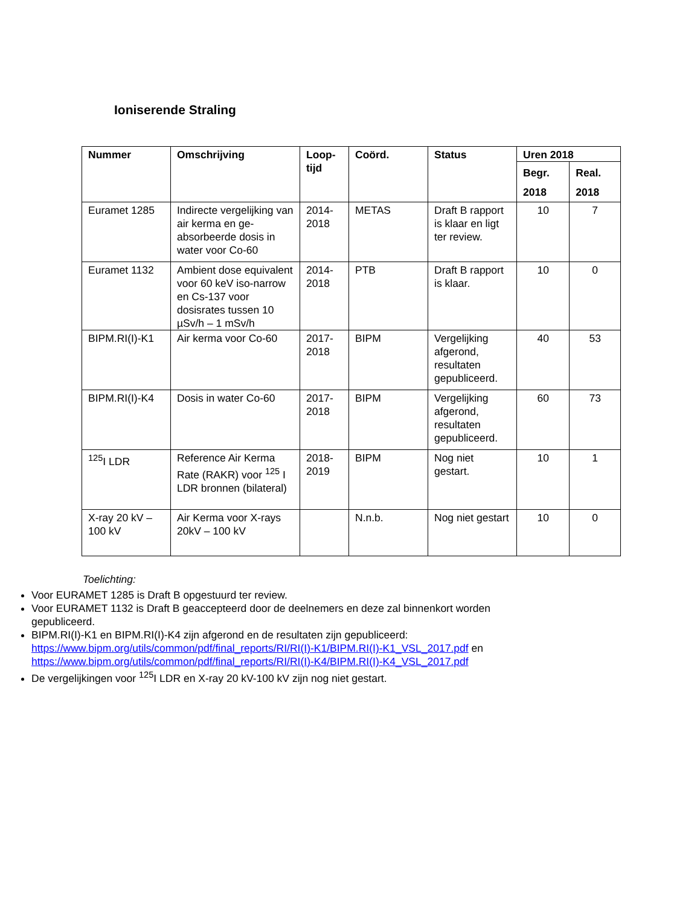Ioniserende Straling
| Nummer | Omschrijving | Loop- tijd | Coörd. | Status | Uren 2018 | |
| --- | --- | --- | --- | --- | --- | --- |
| | | | | | Begr. 2018 | Real. 2018 |
| Euramet 1285 | Indirecte vergelijking van air kerma en ge-absorbeerde dosis in water voor Co-60 | 2014- 2018 | METAS | Draft B rapport is klaar en ligt ter review. | 10 | 7 |
| Euramet 1132 | Ambient dose equivalent voor 60 keV iso-narrow en Cs-137 voor dosisrates tussen 10 µSv/h – 1 mSv/h | 2014- 2018 | PTB | Draft B rapport is klaar. | 10 | 0 |
| BIPM.RI(I)-K1 | Air kerma voor Co-60 | 2017- 2018 | BIPM | Vergelijking afgerond, resultaten gepubliceerd. | 40 | 53 |
| BIPM.RI(I)-K4 | Dosis in water Co-60 | 2017- 2018 | BIPM | Vergelijking afgerond, resultaten gepubliceerd. | 60 | 73 |
| <sup>125</sup>I LDR | Reference Air Kerma Rate (RAKR) voor <sup>125</sup> I LDR bronnen (bilateral) | 2018- 2019 | BIPM | Nog niet gestart. | 10 | 1 |
| X-ray 20 kV – 100 kV | Air Kerma voor X-rays 20kV – 100 kV | | N.n.b. | Nog niet gestart | 10 | 0 |
Toelichting:
Voor EURAMET 1285 is Draft B opgestuurd ter review.
Voor EURAMET 1132 is Draft B geaccepteerd door de deelnemers en deze zal binnenkort worden gepubliceerd.
BIPM.RI(I)-K1 en BIPM.RI(I)-K4 zijn afgerond en de resultaten zijn gepubliceerd: https://www.bipm.org/utils/common/pdf/final_reports/RI/RI(I)-K1/BIPM.RI(I)-K1_VSL_2017.pdf en https://www.bipm.org/utils/common/pdf/final_reports/RI/RI(I)-K4/BIPM.RI(I)-K4_VSL_2017.pdf
De vergelijkingen voor <sup>125</sup>I LDR en X-ray 20 kV-100 kV zijn nog niet gestart.